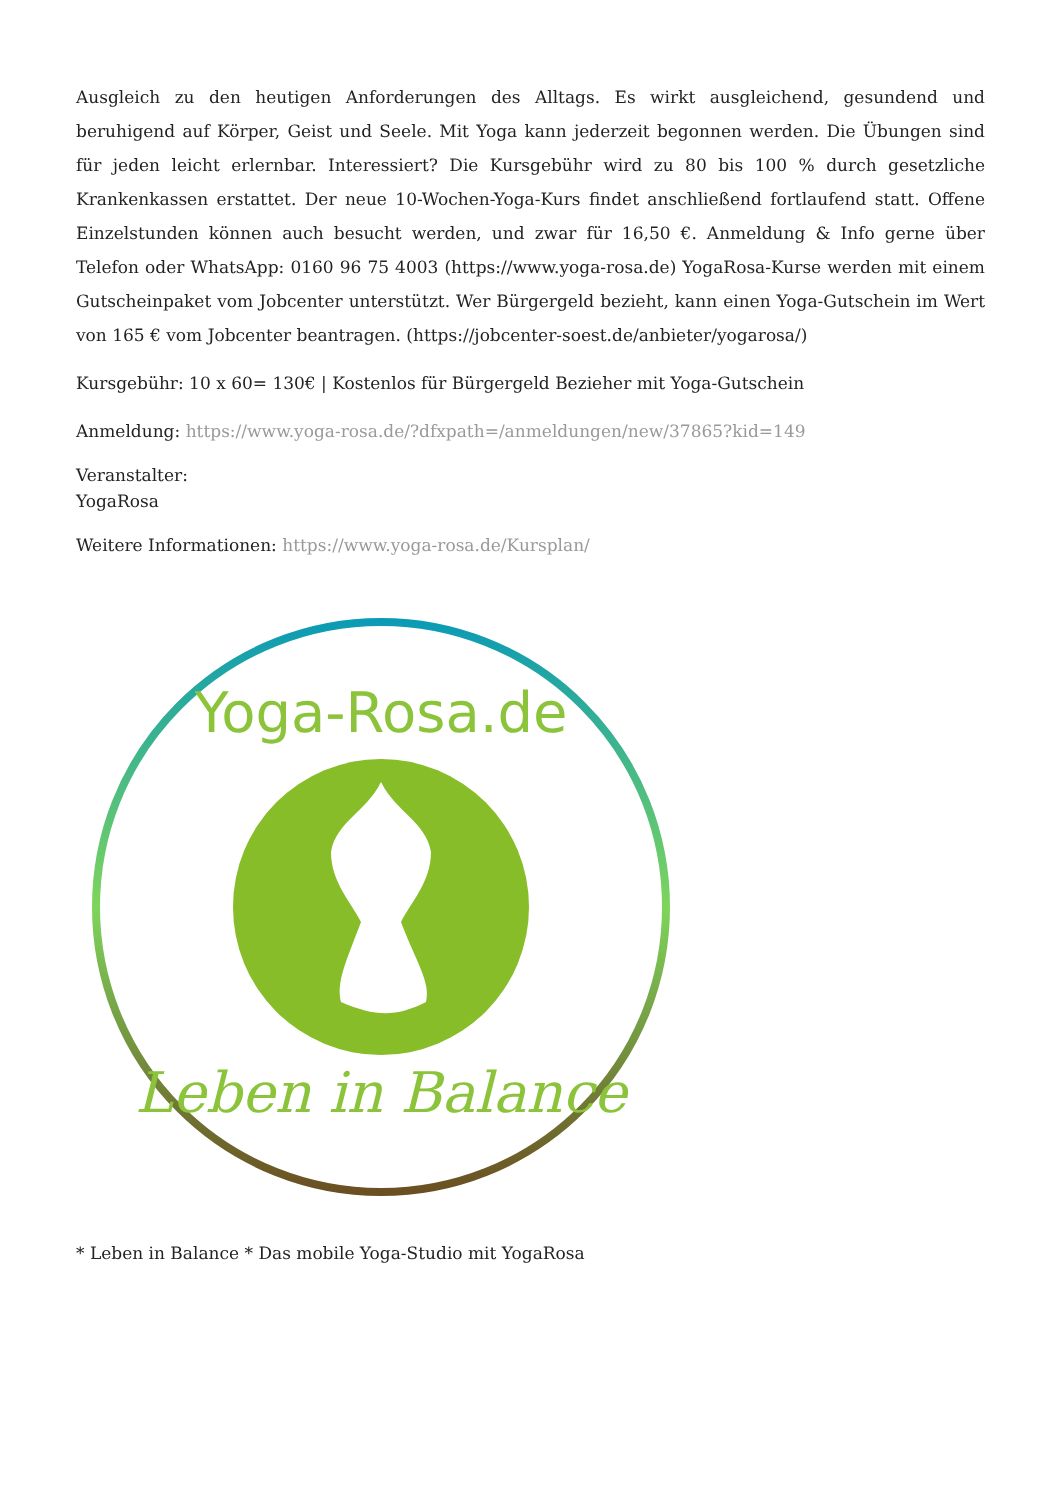Ausgleich zu den heutigen Anforderungen des Alltags. Es wirkt ausgleichend, gesundend und beruhigend auf Körper, Geist und Seele. Mit Yoga kann jederzeit begonnen werden. Die Übungen sind für jeden leicht erlernbar. Interessiert? Die Kursgebühr wird zu 80 bis 100 % durch gesetzliche Krankenkassen erstattet. Der neue 10-Wochen-Yoga-Kurs findet anschließend fortlaufend statt. Offene Einzelstunden können auch besucht werden, und zwar für 16,50 €. Anmeldung & Info gerne über Telefon oder WhatsApp: 0160 96 75 4003 (https://www.yoga-rosa.de) YogaRosa-Kurse werden mit einem Gutscheinpaket vom Jobcenter unterstützt. Wer Bürgergeld bezieht, kann einen Yoga-Gutschein im Wert von 165 € vom Jobcenter beantragen. (https://jobcenter-soest.de/anbieter/yogarosa/)
Kursgebühr: 10 x 60= 130€ | Kostenlos für Bürgergeld Bezieher mit Yoga-Gutschein
Anmeldung: https://www.yoga-rosa.de/?dfxpath=/anmeldungen/new/37865?kid=149
Veranstalter:
YogaRosa
Weitere Informationen: https://www.yoga-rosa.de/Kursplan/
Yoga-Rosa.de
Leben in Balance
* Leben in Balance * Das mobile Yoga-Studio mit YogaRosa